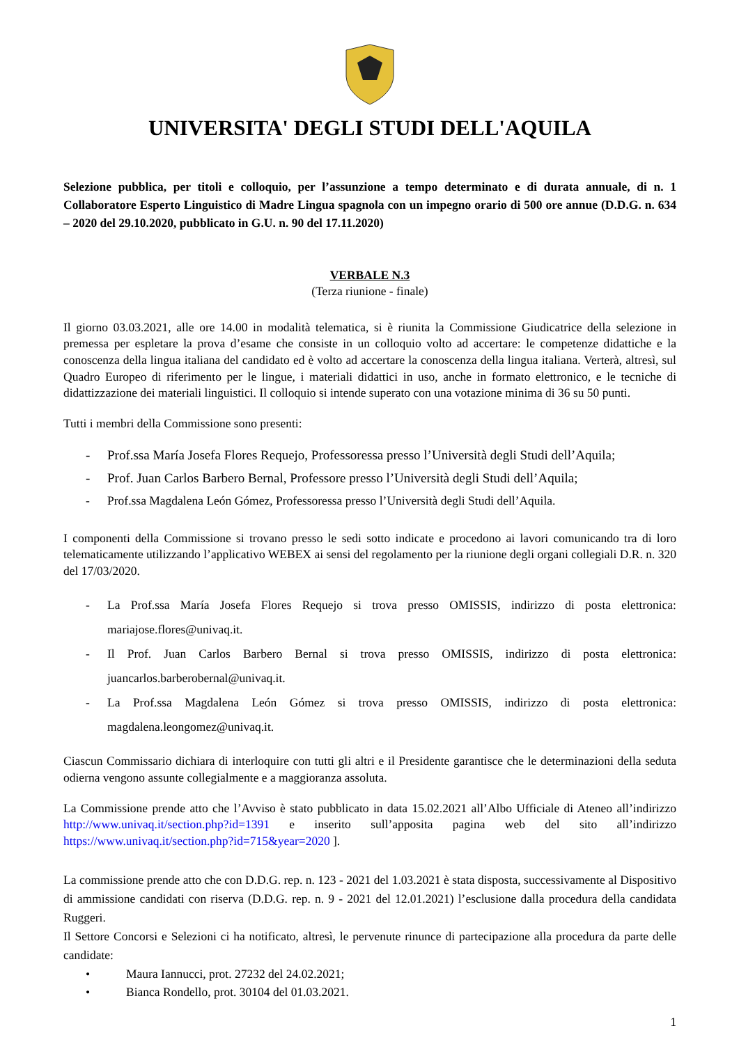UNIVERSITA' DEGLI STUDI DELL'AQUILA
Selezione pubblica, per titoli e colloquio, per l’assunzione a tempo determinato e di durata annuale, di n. 1 Collaboratore Esperto Linguistico di Madre Lingua spagnola con un impegno orario di 500 ore annue (D.D.G. n. 634 – 2020 del 29.10.2020, pubblicato in G.U. n. 90 del 17.11.2020)
VERBALE N.3
(Terza riunione - finale)
Il giorno 03.03.2021, alle ore 14.00 in modalità telematica, si è riunita la Commissione Giudicatrice della selezione in premessa per espletare la prova d’esame che consiste in un colloquio volto ad accertare: le competenze didattiche e la conoscenza della lingua italiana del candidato ed è volto ad accertare la conoscenza della lingua italiana. Verterà, altresì, sul Quadro Europeo di riferimento per le lingue, i materiali didattici in uso, anche in formato elettronico, e le tecniche di didattizzazione dei materiali linguistici. Il colloquio si intende superato con una votazione minima di 36 su 50 punti.
Tutti i membri della Commissione sono presenti:
- Prof.ssa María Josefa Flores Requejo, Professoressa presso l’Università degli Studi dell’Aquila;
- Prof. Juan Carlos Barbero Bernal, Professore presso l’Università degli Studi dell’Aquila;
- Prof.ssa Magdalena León Gómez, Professoressa presso l’Università degli Studi dell’Aquila.
I componenti della Commissione si trovano presso le sedi sotto indicate e procedono ai lavori comunicando tra di loro telematicamente utilizzando l’applicativo WEBEX ai sensi del regolamento per la riunione degli organi collegiali D.R. n. 320 del 17/03/2020.
- La Prof.ssa María Josefa Flores Requejo si trova presso OMISSIS, indirizzo di posta elettronica: mariajose.flores@univaq.it.
- Il Prof. Juan Carlos Barbero Bernal si trova presso OMISSIS, indirizzo di posta elettronica: juancarlos.barberobernal@univaq.it.
- La Prof.ssa Magdalena León Gómez si trova presso OMISSIS, indirizzo di posta elettronica: magdalena.leongomez@univaq.it.
Ciascun Commissario dichiara di interloquire con tutti gli altri e il Presidente garantisce che le determinazioni della seduta odierna vengono assunte collegialmente e a maggioranza assoluta.
La Commissione prende atto che l’Avviso è stato pubblicato in data 15.02.2021 all’Albo Ufficiale di Ateneo all’indirizzo http://www.univaq.it/section.php?id=1391 e inserito sull’apposita pagina web del sito all’indirizzo https://www.univaq.it/section.php?id=715&year=2020 ].
La commissione prende atto che con D.D.G. rep. n. 123 - 2021 del 1.03.2021 è stata disposta, successivamente al Dispositivo di ammissione candidati con riserva (D.D.G. rep. n. 9 - 2021 del 12.01.2021) l’esclusione dalla procedura della candidata Ruggeri.
Il Settore Concorsi e Selezioni ci ha notificato, altresì, le pervenute rinunce di partecipazione alla procedura da parte delle candidate:
• Maura Iannucci, prot. 27232 del 24.02.2021;
• Bianca Rondello, prot. 30104 del 01.03.2021.
1